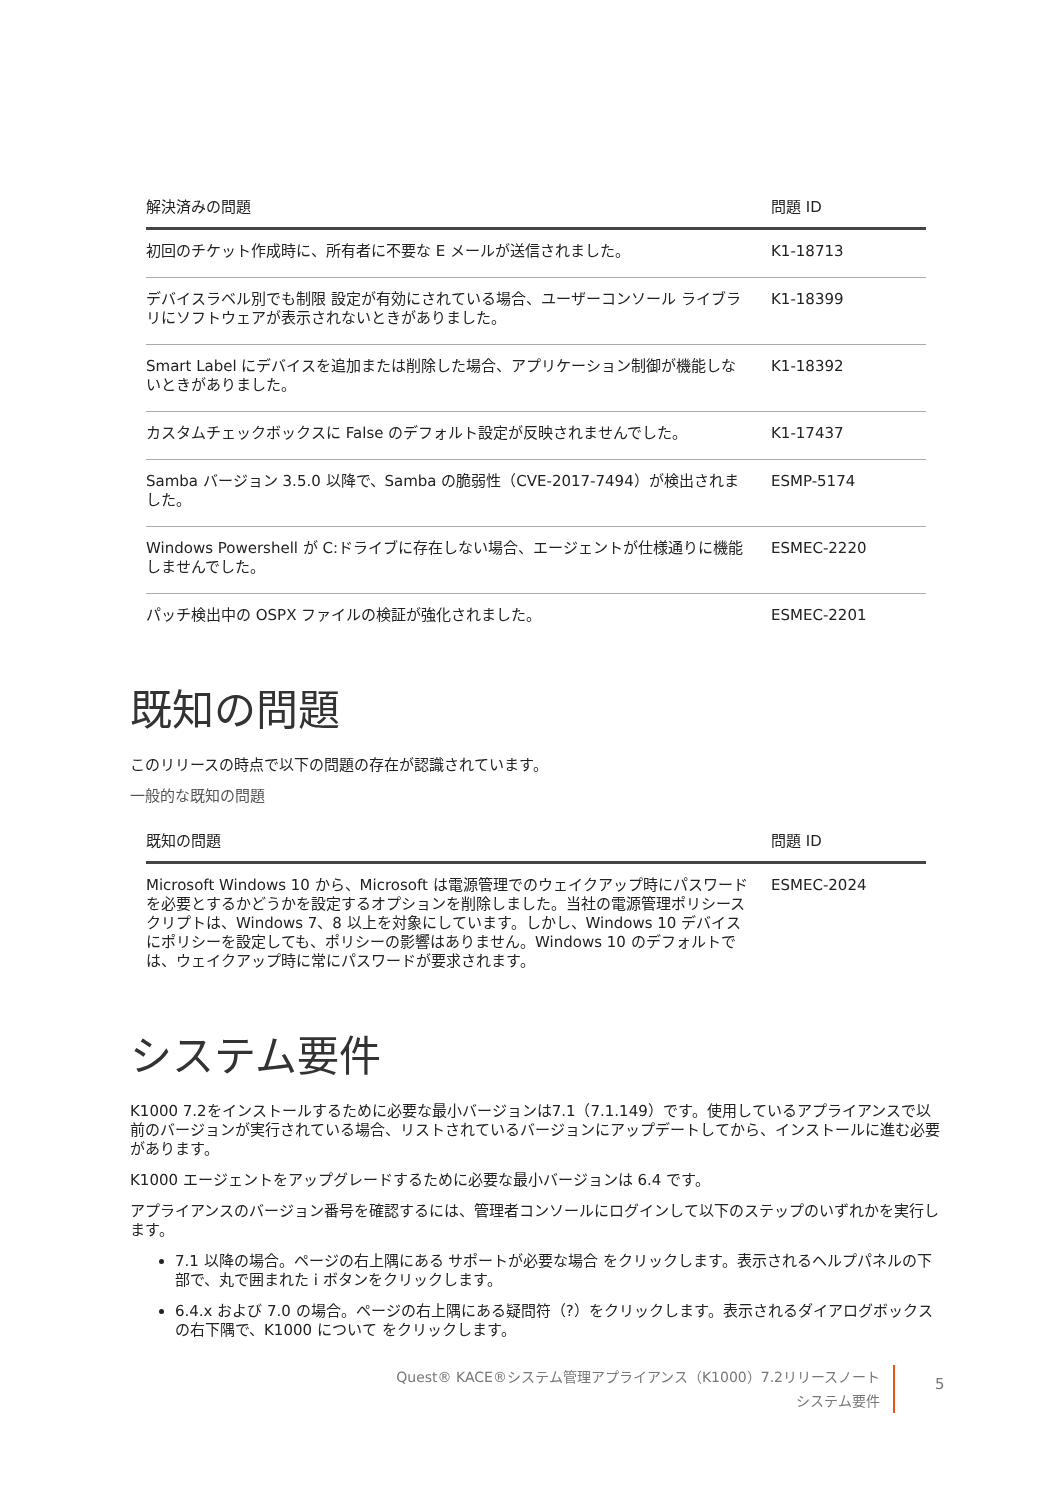| 解決済みの問題 | 問題 ID |
| --- | --- |
| 初回のチケット作成時に、所有者に不要な E メールが送信されました。 | K1-18713 |
| デバイスラベル別でも制限 設定が有効にされている場合、ユーザーコンソール ライブラリにソフトウェアが表示されないときがありました。 | K1-18399 |
| Smart Label にデバイスを追加または削除した場合、アプリケーション制御が機能しないときがありました。 | K1-18392 |
| カスタムチェックボックスに False のデフォルト設定が反映されませんでした。 | K1-17437 |
| Samba バージョン 3.5.0 以降で、Samba の脆弱性（CVE-2017-7494）が検出されました。 | ESMP-5174 |
| Windows Powershell が C:ドライブに存在しない場合、エージェントが仕様通りに機能しませんでした。 | ESMEC-2220 |
| パッチ検出中の OSPX ファイルの検証が強化されました。 | ESMEC-2201 |
既知の問題
このリリースの時点で以下の問題の存在が認識されています。
一般的な既知の問題
| 既知の問題 | 問題 ID |
| --- | --- |
| Microsoft Windows 10 から、Microsoft は電源管理でのウェイクアップ時にパスワードを必要とするかどうかを設定するオプションを削除しました。当社の電源管理ポリシースクリプトは、Windows 7、8 以上を対象にしています。しかし、Windows 10 デバイスにポリシーを設定しても、ポリシーの影響はありません。Windows 10 のデフォルトでは、ウェイクアップ時に常にパスワードが要求されます。 | ESMEC-2024 |
システム要件
K1000 7.2をインストールするために必要な最小バージョンは7.1（7.1.149）です。使用しているアプライアンスで以前のバージョンが実行されている場合、リストされているバージョンにアップデートしてから、インストールに進む必要があります。
K1000 エージェントをアップグレードするために必要な最小バージョンは 6.4 です。
アプライアンスのバージョン番号を確認するには、管理者コンソールにログインして以下のステップのいずれかを実行します。
7.1 以降の場合。ページの右上隅にある サポートが必要な場合 をクリックします。表示されるヘルプパネルの下部で、丸で囲まれた i ボタンをクリックします。
6.4.x および 7.0 の場合。ページの右上隅にある疑問符（?）をクリックします。表示されるダイアログボックスの右下隅で、K1000 について をクリックします。
Quest® KACE®システム管理アプライアンス（K1000）7.2リリースノート
システム要件
5